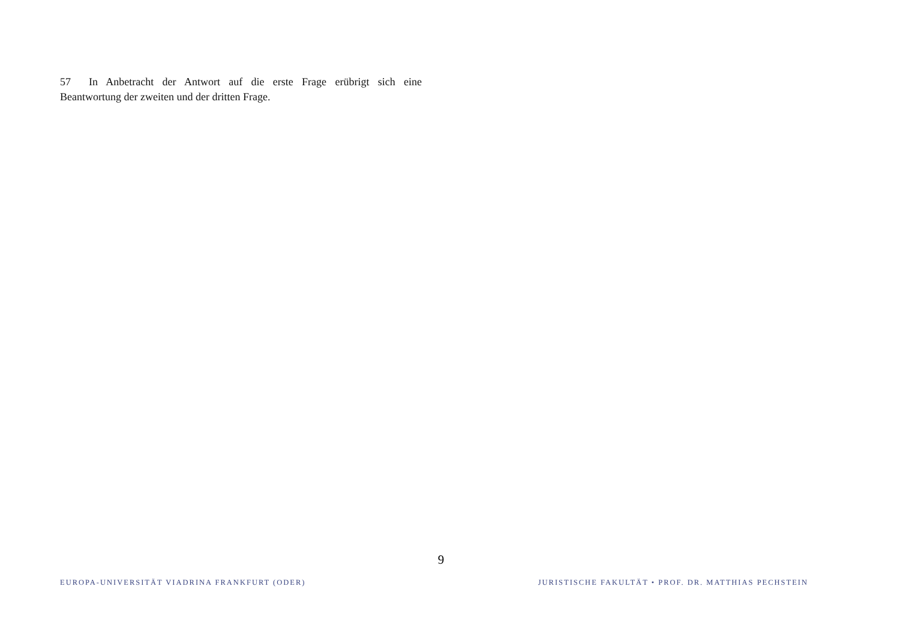57 In Anbetracht der Antwort auf die erste Frage erübrigt sich eine Beantwortung der zweiten und der dritten Frage.
9
EUROPA-UNIVERSITÄT VIADRINA FRANKFURT (ODER) JURISTISCHE FAKULTÄT • PROF. DR. MATTHIAS PECHSTEIN